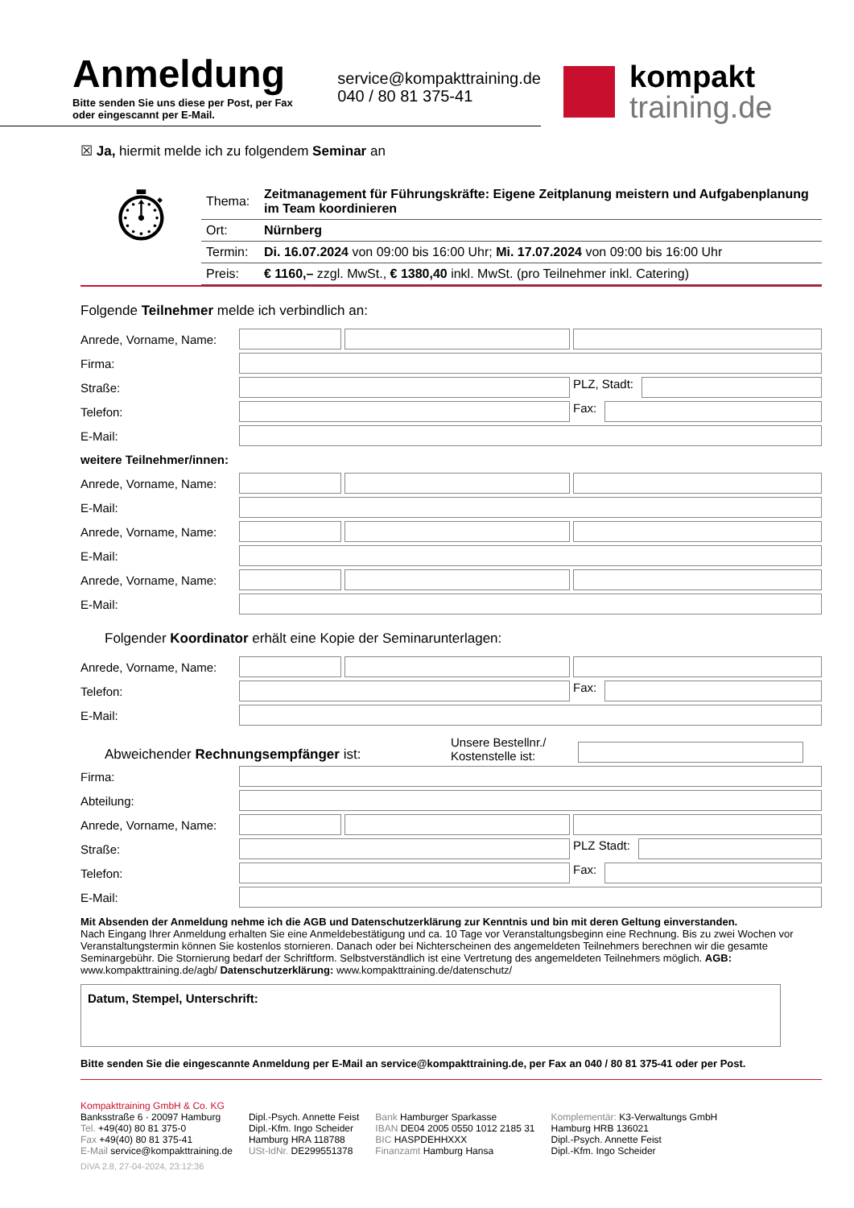Anmeldung
Bitte senden Sie uns diese per Post, per Fax oder eingescannt per E-Mail.
service@kompakttraining.de
040 / 80 81 375-41
kompakt
training.de
☒ Ja, hiermit melde ich zu folgendem Seminar an
⏱
| Thema: | Zeitmanagement für Führungskräfte: Eigene Zeitplanung meistern und Aufgabenplanung im Team koordinieren |
| Ort: | Nürnberg |
| Termin: | Di. 16.07.2024 von 09:00 bis 16:00 Uhr; Mi. 17.07.2024 von 09:00 bis 16:00 Uhr |
| Preis: | € 1160,– zzgl. MwSt., € 1380,40 inkl. MwSt. (pro Teilnehmer inkl. Catering) |
Folgende Teilnehmer melde ich verbindlich an:
Anrede, Vorname, Name:
Firma:
Straße:
PLZ, Stadt:
Telefon:
Fax:
E-Mail:
weitere Teilnehmer/innen:
Anrede, Vorname, Name:
E-Mail:
Anrede, Vorname, Name:
E-Mail:
Anrede, Vorname, Name:
E-Mail:
Folgender Koordinator erhält eine Kopie der Seminarunterlagen:
Anrede, Vorname, Name:
Telefon:
Fax:
E-Mail:
Abweichender Rechnungsempfänger ist:
Unsere Bestellnr./
Kostenstelle ist:
Firma:
Abteilung:
Anrede, Vorname, Name:
Straße:
PLZ Stadt:
Telefon:
Fax:
E-Mail:
Mit Absenden der Anmeldung nehme ich die AGB und Datenschutzerklärung zur Kenntnis und bin mit deren Geltung einverstanden.
Nach Eingang Ihrer Anmeldung erhalten Sie eine Anmeldebestätigung und ca. 10 Tage vor Veranstaltungsbeginn eine Rechnung. Bis zu zwei Wochen vor Veranstaltungstermin können Sie kostenlos stornieren. Danach oder bei Nichterscheinen des angemeldeten Teilnehmers berechnen wir die gesamte Seminargebühr. Die Stornierung bedarf der Schriftform. Selbstverständlich ist eine Vertretung des angemeldeten Teilnehmers möglich. AGB: www.kompakttraining.de/agb/ Datenschutzerklärung: www.kompakttraining.de/datenschutz/
Datum, Stempel, Unterschrift:
Bitte senden Sie die eingescannte Anmeldung per E-Mail an service@kompakttraining.de, per Fax an 040 / 80 81 375-41 oder per Post.
Kompakttraining GmbH & Co. KG
Banksstraße 6 · 20097 Hamburg
Tel. +49(40) 80 81 375-0
Fax +49(40) 80 81 375-41
E-Mail service@kompakttraining.de
Dipl.-Psych. Annette Feist
Dipl.-Kfm. Ingo Scheider
Hamburg HRA 118788
USt-IdNr. DE299551378
Bank Hamburger Sparkasse
IBAN DE04 2005 0550 1012 2185 31
BIC HASPDEHHXXX
Finanzamt Hamburg Hansa
Komplementär: K3-Verwaltungs GmbH
Hamburg HRB 136021
Dipl.-Psych. Annette Feist
Dipl.-Kfm. Ingo Scheider
DiVA 2.8, 27-04-2024, 23:12:36